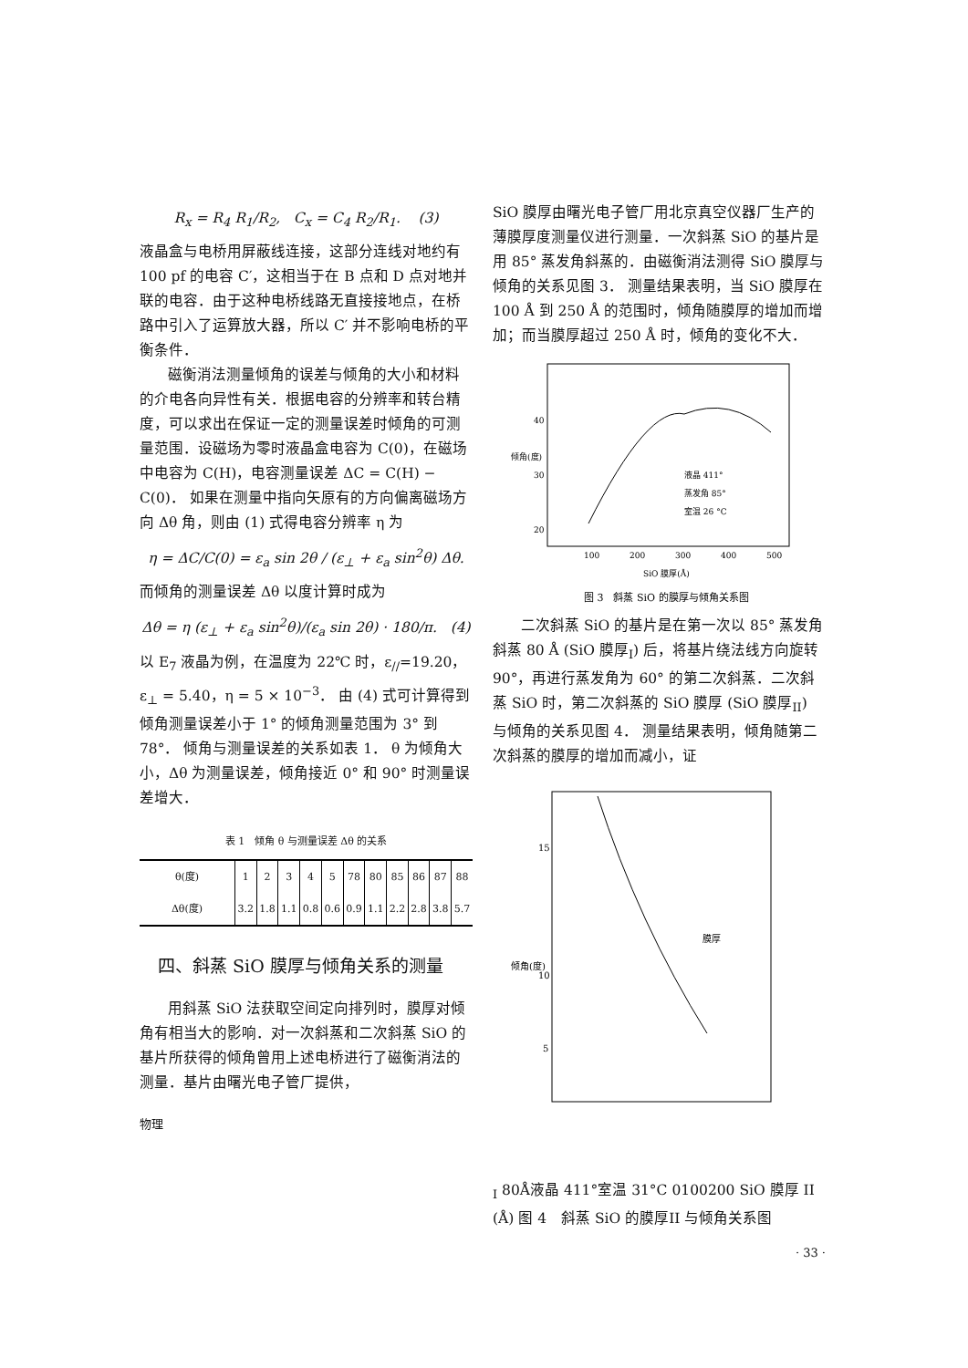R<sub>x</sub> = R<sub>4</sub> R<sub>1</sub>/R<sub>2</sub>, C<sub>x</sub> = C<sub>4</sub> R<sub>2</sub>/R<sub>1</sub>. (3)
液晶盒与电桥用屏蔽线连接，这部分连线对地约有 100 pf 的电容 C′，这相当于在 B 点和 D 点对地并联的电容．由于这种电桥线路无直接接地点，在桥路中引入了运算放大器，所以 C′ 并不影响电桥的平衡条件．
磁衡消法测量倾角的误差与倾角的大小和材料的介电各向异性有关．根据电容的分辨率和转台精度，可以求出在保证一定的测量误差时倾角的可测量范围．设磁场为零时液晶盒电容为 C(0)，在磁场中电容为 C(H)，电容测量误差 ΔC = C(H) − C(0)． 如果在测量中指向矢原有的方向偏离磁场方向 Δθ 角，则由 (1) 式得电容分辨率 η 为
η = ΔC/C(0) = ε<sub>a</sub> sin 2θ / (ε<sub>⊥</sub> + ε<sub>a</sub> sin<sup>2</sup>θ) Δθ.
而倾角的测量误差 Δθ 以度计算时成为
Δθ = η (ε<sub>⊥</sub> + ε<sub>a</sub> sin<sup>2</sup>θ)/(ε<sub>a</sub> sin 2θ) · 180/π. (4)
以 E<sub>7</sub> 液晶为例，在温度为 22℃ 时，ε<sub>//</sub>=19.20，ε<sub>⊥</sub> = 5.40，η = 5 × 10<sup>−3</sup>． 由 (4) 式可计算得到倾角测量误差小于 1° 的倾角测量范围为 3° 到 78°． 倾角与测量误差的关系如表 1． θ 为倾角大小，Δθ 为测量误差，倾角接近 0° 和 90° 时测量误差增大．
表 1　倾角 θ 与测量误差 Δθ 的关系
| θ(度) | 1 | 2 | 3 | 4 | 5 | 78 | 80 | 85 | 86 | 87 | 88 |
| Δθ(度) | 3.2 | 1.8 | 1.1 | 0.8 | 0.6 | 0.9 | 1.1 | 2.2 | 2.8 | 3.8 | 5.7 |
四、斜蒸 SiO 膜厚与倾角关系的测量
用斜蒸 SiO 法获取空间定向排列时，膜厚对倾角有相当大的影响．对一次斜蒸和二次斜蒸 SiO 的基片所获得的倾角曾用上述电桥进行了磁衡消法的测量．基片由曙光电子管厂提供，
物理
SiO 膜厚由曙光电子管厂用北京真空仪器厂生产的薄膜厚度测量仪进行测量．一次斜蒸 SiO 的基片是用 85° 蒸发角斜蒸的．由磁衡消法测得 SiO 膜厚与倾角的关系见图 3． 测量结果表明，当 SiO 膜厚在 100 Å 到 250 Å 的范围时，倾角随膜厚的增加而增加；而当膜厚超过 250 Å 时，倾角的变化不大．
40
30
20
倾角(度)
液晶 411°
蒸发角 85°
室温 26 °C
100
200
300
400
500
SiO 膜厚(Å)
图 3　斜蒸 SiO 的膜厚与倾角关系图
二次斜蒸 SiO 的基片是在第一次以 85° 蒸发角斜蒸 80 Å (SiO 膜厚<sub>I</sub>) 后，将基片绕法线方向旋转 90°，再进行蒸发角为 60° 的第二次斜蒸．二次斜蒸 SiO 时，第二次斜蒸的 SiO 膜厚 (SiO 膜厚<sub>II</sub>) 与倾角的关系见图 4． 测量结果表明，倾角随第二次斜蒸的膜厚的增加而减小，证
15
10
5
倾角(度)
膜厚I 80Å
液晶 411°
室温 31°C
0
100
200
SiO 膜厚 II (Å)
图 4　斜蒸 SiO 的膜厚II 与倾角关系图
· 33 ·